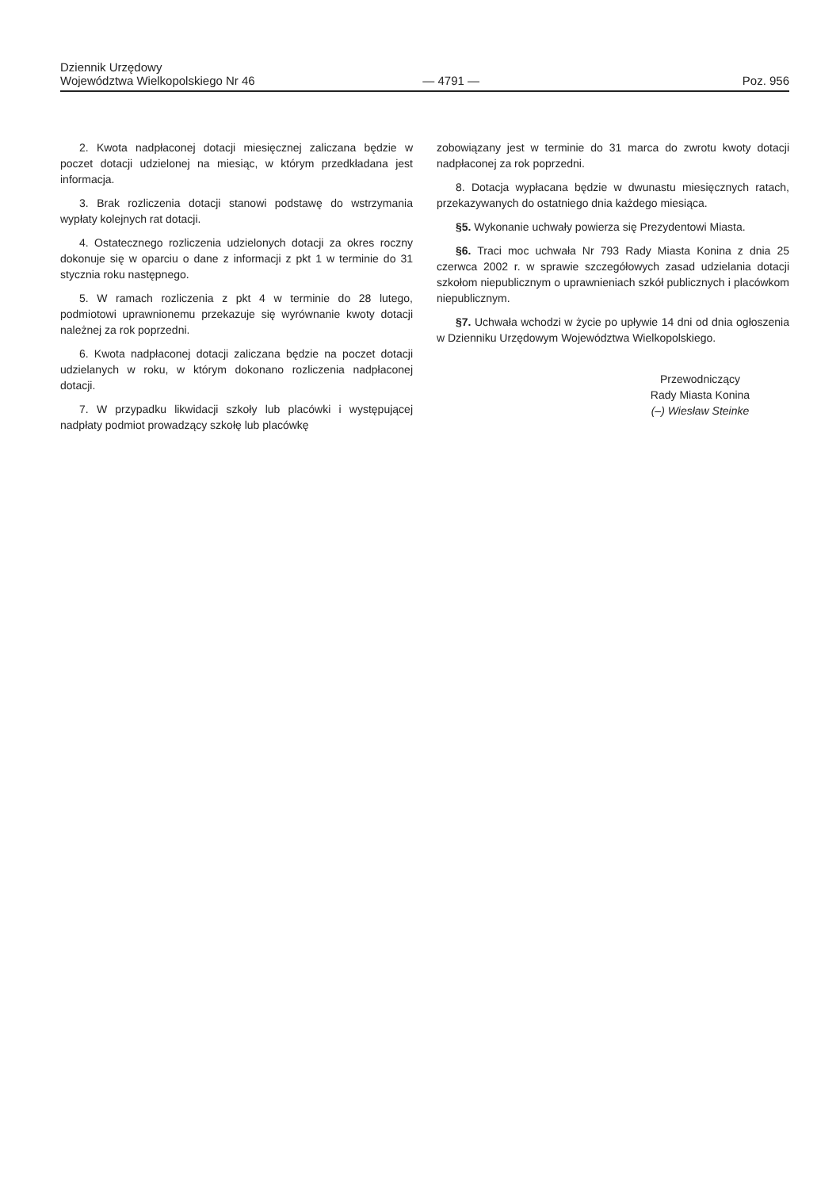Dziennik Urzędowy
Województwa Wielkopolskiego Nr 46
— 4791 —
Poz. 956
2. Kwota nadpłaconej dotacji miesięcznej zaliczana będzie w poczet dotacji udzielonej na miesiąc, w którym przedkładana jest informacja.
3. Brak rozliczenia dotacji stanowi podstawę do wstrzymania wypłaty kolejnych rat dotacji.
4. Ostatecznego rozliczenia udzielonych dotacji za okres roczny dokonuje się w oparciu o dane z informacji z pkt 1 w terminie do 31 stycznia roku następnego.
5. W ramach rozliczenia z pkt 4 w terminie do 28 lutego, podmiotowi uprawnionemu przekazuje się wyrównanie kwoty dotacji należnej za rok poprzedni.
6. Kwota nadpłaconej dotacji zaliczana będzie na poczet dotacji udzielanych w roku, w którym dokonano rozliczenia nadpłaconej dotacji.
7. W przypadku likwidacji szkoły lub placówki i występującej nadpłaty podmiot prowadzący szkołę lub placówkę
zobowiązany jest w terminie do 31 marca do zwrotu kwoty dotacji nadpłaconej za rok poprzedni.
8. Dotacja wypłacana będzie w dwunastu miesięcznych ratach, przekazywanych do ostatniego dnia każdego miesiąca.
§5. Wykonanie uchwały powierza się Prezydentowi Miasta.
§6. Traci moc uchwała Nr 793 Rady Miasta Konina z dnia 25 czerwca 2002 r. w sprawie szczegółowych zasad udzielania dotacji szkołom niepublicznym o uprawnieniach szkół publicznych i placówkom niepublicznym.
§7. Uchwała wchodzi w życie po upływie 14 dni od dnia ogłoszenia w Dzienniku Urzędowym Województwa Wielkopolskiego.
Przewodniczący
Rady Miasta Konina
(–) Wiesław Steinke